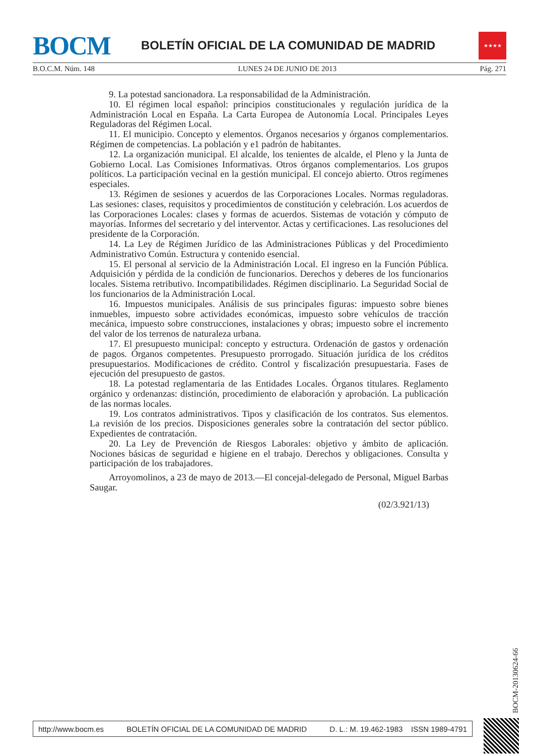BOCM
BOLETÍN OFICIAL DE LA COMUNIDAD DE MADRID
★★★★
B.O.C.M. Núm. 148 LUNES 24 DE JUNIO DE 2013 Pág. 271
9. La potestad sancionadora. La responsabilidad de la Administración.
10. El régimen local español: principios constitucionales y regulación jurídica de la Administración Local en España. La Carta Europea de Autonomía Local. Principales Leyes Reguladoras del Régimen Local.
11. El municipio. Concepto y elementos. Órganos necesarios y órganos complementarios. Régimen de competencias. La población y e1 padrón de habitantes.
12. La organización municipal. El alcalde, los tenientes de alcalde, el Pleno y la Junta de Gobierno Local. Las Comisiones Informativas. Otros órganos complementarios. Los grupos políticos. La participación vecinal en la gestión municipal. El concejo abierto. Otros regímenes especiales.
13. Régimen de sesiones y acuerdos de las Corporaciones Locales. Normas reguladoras. Las sesiones: clases, requisitos y procedimientos de constitución y celebración. Los acuerdos de las Corporaciones Locales: clases y formas de acuerdos. Sistemas de votación y cómputo de mayorías. Informes del secretario y del interventor. Actas y certificaciones. Las resoluciones del presidente de la Corporación.
14. La Ley de Régimen Jurídico de las Administraciones Públicas y del Procedimiento Administrativo Común. Estructura y contenido esencial.
15. El personal al servicio de la Administración Local. El ingreso en la Función Pública. Adquisición y pérdida de la condición de funcionarios. Derechos y deberes de los funcionarios locales. Sistema retributivo. Incompatibilidades. Régimen disciplinario. La Seguridad Social de los funcionarios de la Administración Local.
16. Impuestos municipales. Análisis de sus principales figuras: impuesto sobre bienes inmuebles, impuesto sobre actividades económicas, impuesto sobre vehículos de tracción mecánica, impuesto sobre construcciones, instalaciones y obras; impuesto sobre el incremento del valor de los terrenos de naturaleza urbana.
17. El presupuesto municipal: concepto y estructura. Ordenación de gastos y ordenación de pagos. Órganos competentes. Presupuesto prorrogado. Situación jurídica de los créditos presupuestarios. Modificaciones de crédito. Control y fiscalización presupuestaria. Fases de ejecución del presupuesto de gastos.
18. La potestad reglamentaria de las Entidades Locales. Órganos titulares. Reglamento orgánico y ordenanzas: distinción, procedimiento de elaboración y aprobación. La publicación de las normas locales.
19. Los contratos administrativos. Tipos y clasificación de los contratos. Sus elementos. La revisión de los precios. Disposiciones generales sobre la contratación del sector público. Expedientes de contratación.
20. La Ley de Prevención de Riesgos Laborales: objetivo y ámbito de aplicación. Nociones básicas de seguridad e higiene en el trabajo. Derechos y obligaciones. Consulta y participación de los trabajadores.
Arroyomolinos, a 23 de mayo de 2013.—El concejal-delegado de Personal, Miguel Barbas Saugar.
(02/3.921/13)
BOCM-20130624-66
http://www.bocm.es BOLETÍN OFICIAL DE LA COMUNIDAD DE MADRID D. L.: M. 19.462-1983 ISSN 1989-4791